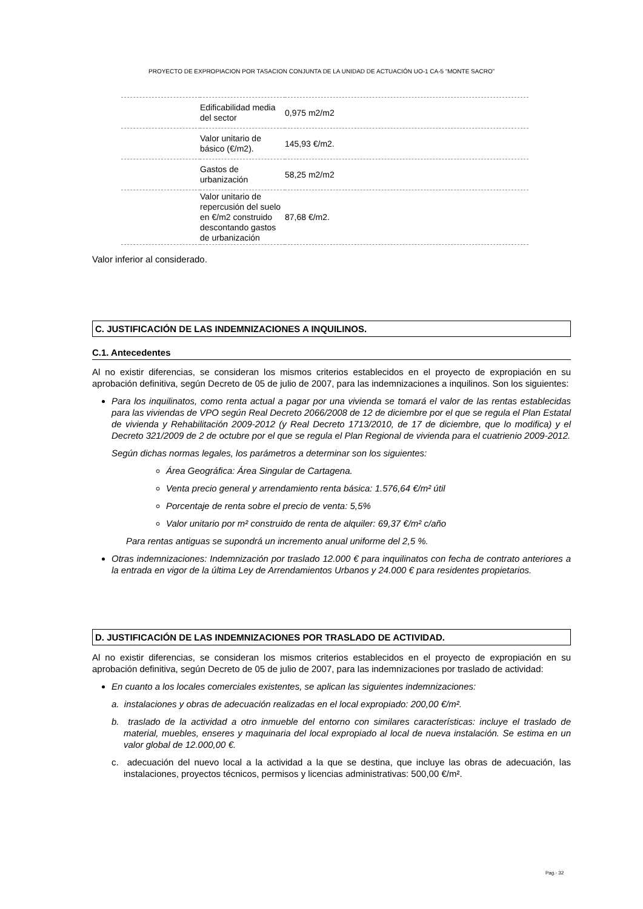PROYECTO DE EXPROPIACION POR TASACION CONJUNTA DE LA UNIDAD DE ACTUACIÓN UO-1 CA-5 “MONTE SACRO”
| | Edificabilidad media del sector | 0,975 m2/m2 |
| | Valor unitario de básico (€/m2). | 145,93 €/m2. |
| | Gastos de urbanización | 58,25 m2/m2 |
| | Valor unitario de repercusión del suelo en €/m2 construido descontando gastos de urbanización | 87,68 €/m2. |
Valor inferior al considerado.
C. JUSTIFICACIÓN DE LAS INDEMNIZACIONES A INQUILINOS.
C.1. Antecedentes
Al no existir diferencias, se consideran los mismos criterios establecidos en el proyecto de expropiación en su aprobación definitiva, según Decreto de 05 de julio de 2007, para las indemnizaciones a inquilinos. Son los siguientes:
Para los inquilinatos, como renta actual a pagar por una vivienda se tomará el valor de las rentas establecidas para las viviendas de VPO según Real Decreto 2066/2008 de 12 de diciembre por el que se regula el Plan Estatal de vivienda y Rehabilitación 2009-2012 (y Real Decreto 1713/2010, de 17 de diciembre, que lo modifica) y el Decreto 321/2009 de 2 de octubre por el que se regula el Plan Regional de vivienda para el cuatrienio 2009-2012.
Según dichas normas legales, los parámetros a determinar son los siguientes:
Área Geográfica: Área Singular de Cartagena.
Venta precio general y arrendamiento renta básica: 1.576,64 €/m² útil
Porcentaje de renta sobre el precio de venta: 5,5%
Valor unitario por m² construido de renta de alquiler: 69,37 €/m² c/año
Para rentas antiguas se supondrá un incremento anual uniforme del 2,5 %.
Otras indemnizaciones: Indemnización por traslado 12.000 € para inquilinatos con fecha de contrato anteriores a la entrada en vigor de la última Ley de Arrendamientos Urbanos y 24.000 € para residentes propietarios.
D. JUSTIFICACIÓN DE LAS INDEMNIZACIONES POR TRASLADO DE ACTIVIDAD.
Al no existir diferencias, se consideran los mismos criterios establecidos en el proyecto de expropiación en su aprobación definitiva, según Decreto de 05 de julio de 2007, para las indemnizaciones por traslado de actividad:
En cuanto a los locales comerciales existentes, se aplican las siguientes indemnizaciones:
a. instalaciones y obras de adecuación realizadas en el local expropiado: 200,00 €/m².
b. traslado de la actividad a otro inmueble del entorno con similares características: incluye el traslado de material, muebles, enseres y maquinaria del local expropiado al local de nueva instalación. Se estima en un valor global de 12.000,00 €.
c. adecuación del nuevo local a la actividad a la que se destina, que incluye las obras de adecuación, las instalaciones, proyectos técnicos, permisos y licencias administrativas: 500,00 €/m².
Pag.- 32